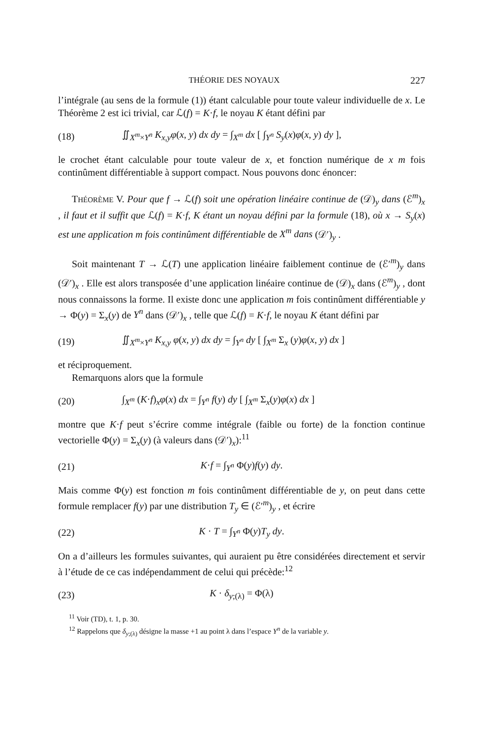THÉORIE DES NOYAUX 227
l’intégrale (au sens de la formule (1)) étant calculable pour toute valeur individuelle de x. Le Théorème 2 est ici trivial, car ℒ(f) = K·f, le noyau K étant défini par
(18) ∬<sub>X<sup>m</sup>×Y<sup>n</sup></sub> K<sub>x,y</sub>φ(x, y) dx dy = ∫<sub>X<sup>m</sup></sub> dx [ ∫<sub>Y<sup>n</sup></sub> S<sub>y</sub>(x)φ(x, y) dy ],
le crochet étant calculable pour toute valeur de x, et fonction numérique de x m fois continûment différentiable à support compact. Nous pouvons donc énoncer:
THÉORÈME V. Pour que f → ℒ(f) soit une opération linéaire continue de (𝒟)<sub>y</sub> dans (ℰ<sup>m</sup>)<sub>x</sub> , il faut et il suffit que ℒ(f) = K·f, K étant un noyau défini par la formule (18), où x → S<sub>y</sub>(x) est une application m fois continûment différentiable de X<sup>m</sup> dans (𝒟′)<sub>y</sub> .
Soit maintenant T → ℒ(T) une application linéaire faiblement continue de (ℰ′<sup>m</sup>)<sub>y</sub> dans (𝒟′)<sub>x</sub> . Elle est alors transposée d’une application linéaire continue de (𝒟)<sub>x</sub> dans (ℰ<sup>m</sup>)<sub>y</sub> , dont nous connaissons la forme. Il existe donc une application m fois continûment différentiable y → Φ(y) = Σ<sub>x</sub>(y) de Y<sup>n</sup> dans (𝒟′)<sub>x</sub> , telle que ℒ(f) = K·f, le noyau K étant défini par
(19) ∬<sub>X<sup>m</sup>×Y<sup>n</sup></sub> K<sub>x,y</sub> φ(x, y) dx dy = ∫<sub>Y<sup>n</sup></sub> dy [ ∫<sub>X<sup>m</sup></sub> Σ<sub>x</sub> (y)φ(x, y) dx ]
et réciproquement.
Remarquons alors que la formule
(20) ∫<sub>X<sup>m</sup></sub> (K·f)<sub>x</sub>φ(x) dx = ∫<sub>Y<sup>n</sup></sub> f(y) dy [ ∫<sub>X<sup>m</sup></sub> Σ<sub>x</sub>(y)φ(x) dx ]
montre que K·f peut s’écrire comme intégrale (faible ou forte) de la fonction continue vectorielle Φ(y) = Σ<sub>x</sub>(y) (à valeurs dans (𝒟′)<sub>x</sub>):<sup>11</sup>
(21) K·f = ∫<sub>Y<sup>n</sup></sub> Φ(y)f(y) dy.
Mais comme Φ(y) est fonction m fois continûment différentiable de y, on peut dans cette formule remplacer f(y) par une distribution T<sub>y</sub> ∈ (ℰ′<sup>m</sup>)<sub>y</sub> , et écrire
(22) K · T = ∫<sub>Y<sup>n</sup></sub> Φ(y)T<sub>y</sub> dy.
On a d’ailleurs les formules suivantes, qui auraient pu être considérées directement et servir à l’étude de ce cas indépendamment de celui qui précède:<sup>12</sup>
(23) K · δ<sub>y;(λ)</sub> = Φ(λ)
<sup>11</sup> Voir (TD), t. 1, p. 30.
<sup>12</sup> Rappelons que δ<sub>y</sub><sub>;(λ)</sub> désigne la masse +1 au point λ dans l’espace Y<sup>n</sup> de la variable y.